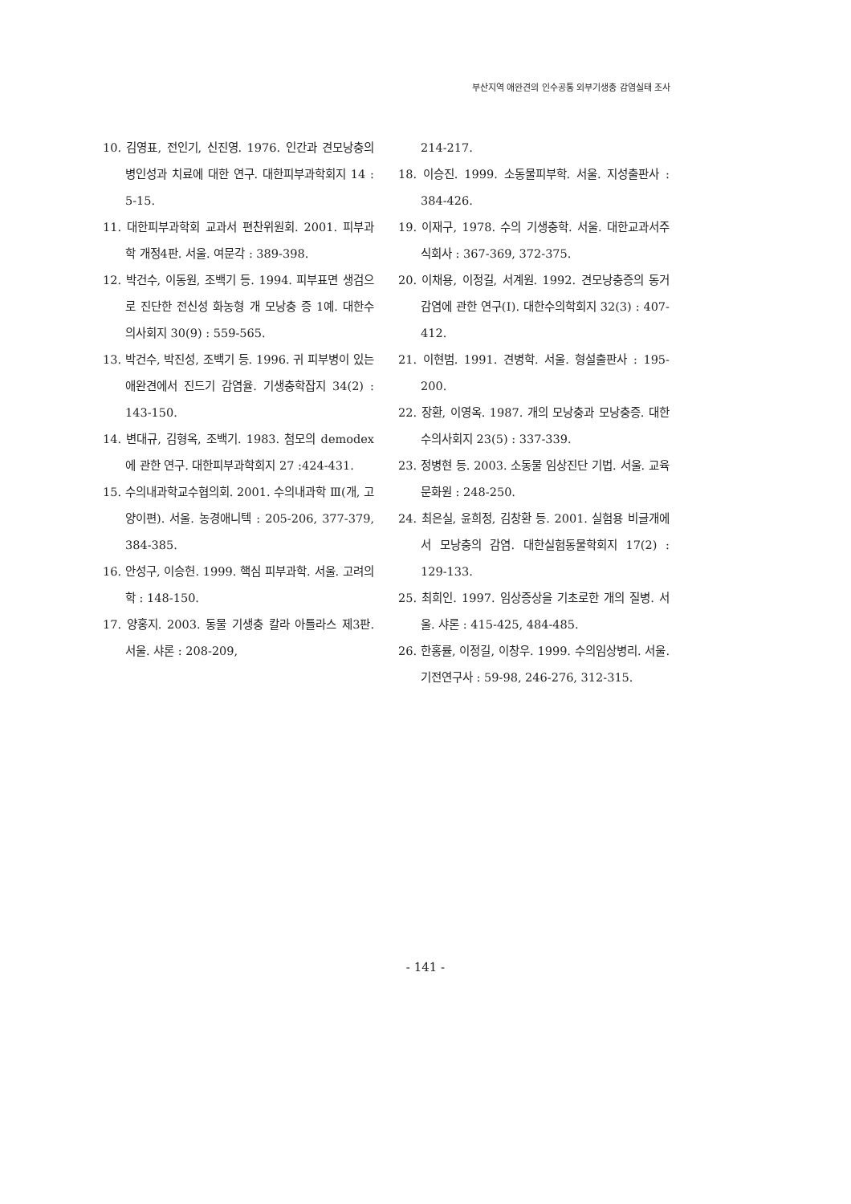부산지역 애완견의 인수공통 외부기생충 감염실태 조사
10. 김영표, 전인기, 신진영. 1976. 인간과 견모낭충의 병인성과 치료에 대한 연구. 대한피부과학회지 14 : 5-15.
11. 대한피부과학회 교과서 편찬위원회. 2001. 피부과학 개정4판. 서울. 여문각 : 389-398.
12. 박건수, 이동원, 조백기 등. 1994. 피부표면 생검으로 진단한 전신성 화농형 개 모낭충 증 1예. 대한수의사회지 30(9) : 559-565.
13. 박건수, 박진성, 조백기 등. 1996. 귀 피부병이 있는 애완견에서 진드기 감염율. 기생충학잡지 34(2) : 143-150.
14. 변대규, 김형옥, 조백기. 1983. 첨모의 demodex에 관한 연구. 대한피부과학회지 27 :424-431.
15. 수의내과학교수협의회. 2001. 수의내과학 Ⅲ(개, 고양이편). 서울. 농경애니텍 : 205-206, 377-379, 384-385.
16. 안성구, 이승헌. 1999. 핵심 피부과학. 서울. 고려의학 : 148-150.
17. 양홍지. 2003. 동물 기생충 칼라 아틀라스 제3판. 서울. 샤론 : 208-209,
214-217.
18. 이승진. 1999. 소동물피부학. 서울. 지성출판사 : 384-426.
19. 이재구, 1978. 수의 기생충학. 서울. 대한교과서주식회사 : 367-369, 372-375.
20. 이채용, 이정길, 서계원. 1992. 견모낭충증의 동거감염에 관한 연구(Ⅰ). 대한수의학회지 32(3) : 407-412.
21. 이현범. 1991. 견병학. 서울. 형설출판사 : 195-200.
22. 장환, 이영옥. 1987. 개의 모낭충과 모낭충증. 대한수의사회지 23(5) : 337-339.
23. 정병현 등. 2003. 소동물 임상진단 기법. 서울. 교육문화원 : 248-250.
24. 최은실, 윤희정, 김창환 등. 2001. 실험용 비글개에서 모낭충의 감염. 대한실험동물학회지 17(2) : 129-133.
25. 최희인. 1997. 임상증상을 기초로한 개의 질병. 서울. 샤론 : 415-425, 484-485.
26. 한홍률, 이정길, 이창우. 1999. 수의임상병리. 서울. 기전연구사 : 59-98, 246-276, 312-315.
- 141 -